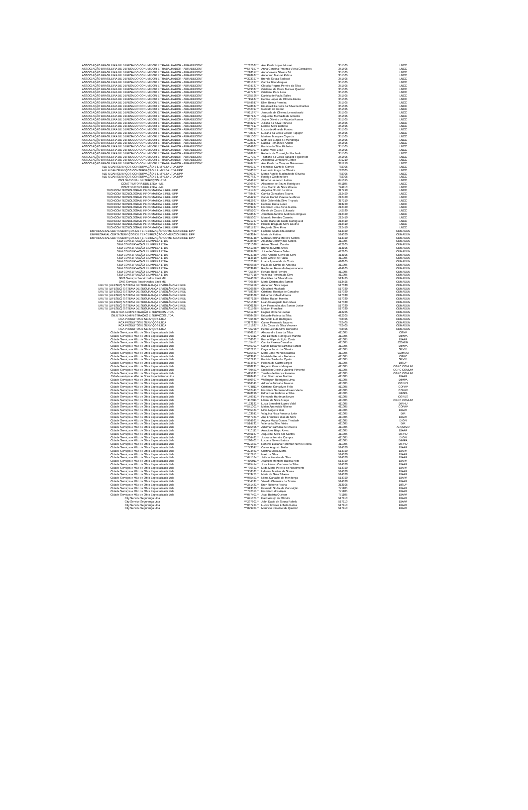| ASSOCIAÇÃO BRASILEIRA DE DEFESA DO CONUMIDOR E TRABALHADOR - ABRADECONT | ***732367** | Ana Paula Lopes Mussel | 351505 | LNCC |
| ASSOCIAÇÃO BRASILEIRA DE DEFESA DO CONUMIDOR E TRABALHADOR - ABRADECONT | ***557157** | Anna Carolina Pimenta Vieira Goncalves | 351505 | LNCC |
| ASSOCIAÇÃO BRASILEIRA DE DEFESA DO CONUMIDOR E TRABALHADOR - ABRADECONT | ***218617** | Anna Valeria Silveira Sá | 351505 | LNCC |
| ASSOCIAÇÃO BRASILEIRA DE DEFESA DO CONUMIDOR E TRABALHADOR - ABRADECONT | ***028267** | Anderson Manoel Palma | 351505 | LNCC |
| ASSOCIAÇÃO BRASILEIRA DE DEFESA DO CONUMIDOR E TRABALHADOR - ABRADECONT | ***323327** | Brenda Souza Sadocci | 351505 | LNCC |
| ASSOCIAÇÃO BRASILEIRA DE DEFESA DO CONUMIDOR E TRABALHADOR - ABRADECONT | ***881327** | Camila Tilio Marques | 351505 | LNCC |
| ASSOCIAÇÃO BRASILEIRA DE DEFESA DO CONUMIDOR E TRABALHADOR - ABRADECONT | ***494737** | Claudia Regina Pereira da Silva | 351505 | LNCC |
| ASSOCIAÇÃO BRASILEIRA DE DEFESA DO CONUMIDOR E TRABALHADOR - ABRADECONT | ***589087** | Cristiana da Costa Moraes Queiroz | 351505 | LNCC |
| ASSOCIAÇÃO BRASILEIRA DE DEFESA DO CONUMIDOR E TRABALHADOR - ABRADECONT | ***497737** | Cristiane Pace Lara | 351505 | LNCC |
| ASSOCIAÇÃO BRASILEIRA DE DEFESA DO CONUMIDOR E TRABALHADOR - ABRADECONT | ***285526** | Daniela de Paula Salles | 351505 | LNCC |
| ASSOCIAÇÃO BRASILEIRA DE DEFESA DO CONUMIDOR E TRABALHADOR - ABRADECONT | ***715187** | Denise Lopes de Oliveira Kienle | 351505 | LNCC |
| ASSOCIAÇÃO BRASILEIRA DE DEFESA DO CONUMIDOR E TRABALHADOR - ABRADECONT | ***544847** | Ellen Bessa Ferreira | 351505 | LNCC |
| ASSOCIAÇÃO BRASILEIRA DE DEFESA DO CONUMIDOR E TRABALHADOR - ABRADECONT | ***598837** | Emanuelli Ferreira da Silva Guimarães | 351505 | LNCC |
| ASSOCIAÇÃO BRASILEIRA DE DEFESA DO CONUMIDOR E TRABALHADOR - ABRADECONT | ***252497** | Geraldo do Carmo | 351505 | LNCC |
| ASSOCIAÇÃO BRASILEIRA DE DEFESA DO CONUMIDOR E TRABALHADOR - ABRADECONT | ***921877** | Janicarla de Oliviera Levandowski | 351505 | LNCC |
| ASSOCIAÇÃO BRASILEIRA DE DEFESA DO CONUMIDOR E TRABALHADOR - ABRADECONT | ***847167** | Jaqueline Mercaldo de Almeida | 351505 | LNCC |
| ASSOCIAÇÃO BRASILEIRA DE DEFESA DO CONUMIDOR E TRABALHADOR - ABRADECONT | ***137507** | Jeane Oliveira de Macedo Ramos | 351505 | LNCC |
| ASSOCIAÇÃO BRASILEIRA DE DEFESA DO CONUMIDOR E TRABALHADOR - ABRADECONT | ***343297** | Juliana da Silva Pinheiro | 351505 | LNCC |
| ASSOCIAÇÃO BRASILEIRA DE DEFESA DO CONUMIDOR E TRABALHADOR - ABRADECONT | ***047817** | Larissa Silva Barbosa | 351505 | LNCC |
| ASSOCIAÇÃO BRASILEIRA DE DEFESA DO CONUMIDOR E TRABALHADOR - ABRADECONT | ***760257** | Lucas de Almeida Fontes | 351505 | LNCC |
| ASSOCIAÇÃO BRASILEIRA DE DEFESA DO CONUMIDOR E TRABALHADOR - ABRADECONT | ***708337** | Luciana da Costa Cossio Tapajoz | 351505 | LNCC |
| ASSOCIAÇÃO BRASILEIRA DE DEFESA DO CONUMIDOR E TRABALHADOR - ABRADECONT | ***071007** | Mariana Marques Capacia | 351505 | LNCC |
| ASSOCIAÇÃO BRASILEIRA DE DEFESA DO CONUMIDOR E TRABALHADOR - ABRADECONT | ***308917** | Matheus Burger de Mendonça | 351505 | LNCC |
| ASSOCIAÇÃO BRASILEIRA DE DEFESA DO CONUMIDOR E TRABALHADOR - ABRADECONT | ***128887** | Natalia Fernandes Aquino | 351505 | LNCC |
| ASSOCIAÇÃO BRASILEIRA DE DEFESA DO CONUMIDOR E TRABALHADOR - ABRADECONT | ***634967** | Patrícia da Silva Pinheiro | 351505 | LNCC |
| ASSOCIAÇÃO BRASILEIRA DE DEFESA DO CONUMIDOR E TRABALHADOR - ABRADECONT | ***065307** | Rafael Valle Leão | 351505 | LNCC |
| ASSOCIAÇÃO BRASILEIRA DE DEFESA DO CONUMIDOR E TRABALHADOR - ABRADECONT | ***528287** | Roberta da Conceição Machado | 351505 | LNCC |
| ASSOCIAÇÃO BRASILEIRA DE DEFESA DO CONUMIDOR E TRABALHADOR - ABRADECONT | ***127757** | Thatiana da Costa Tapajoz Figueiredo | 351505 | LNCC |
| ASSOCIAÇÃO BRASILEIRA DE DEFESA DO CONUMIDOR E TRABALHADOR - ABRADECONT | ***829679** | Alexandra Lehmkuhl Gerber | 391210 | LNCC |
| ASSOCIAÇÃO BRASILEIRA DE DEFESA DO CONUMIDOR E TRABALHADOR - ABRADECONT | ***976727** | Ana Paula de Campos Guimaraes | 391210 | LNCC |
| ALE & DAN SERVIÇOS CONSERVAÇÃO E LIMPEZA LTDA EPP | ***976727** | Francisco Cantelle Gomes | 782305 | LNCC |
| ALE & DAN SERVIÇOS CONSERVAÇÃO E LIMPEZA LTDA EPP | ***548077** | Leonardo Fraga de Oliveira | 782305 | LNCC |
| ALE & DAN SERVIÇOS CONSERVAÇÃO E LIMPEZA LTDA EPP | ***530027** | Marco Aurélio Machado de Oliveira | 782305 | LNCC |
| ALE & DAN SERVIÇOS CONSERVAÇÃO E LIMPEZA LTDA EPP | ***907637** | Rodrigo Cordeiro Iors | 782305 | LNCC |
| CNS NACIONAL DE SERVIÇOS LTDA | ***484817** | Ricardo Lourenco Leitao | 641015 | LNCC |
| CONSTRUTORA EDIL LTDA - ME | ***236667** | Alexandre de Souza Rodrigues | 951105 | LNCC |
| CONSTRUTORA EDIL LTDA - ME | ***347607** | Jose Marcio da Silva Ribeiro | 724110 | LNCC |
| TECHCOM TECNOLOGIA E INFORMATICA EIRELI-EPP | ***191427** | Angelica Onorio de Lima | 317210 | LNCC |
| TECHCOM TECNOLOGIA E INFORMATICA EIRELI-EPP | ***768447** | Camila Goncalves Soares | 212420 | LNCC |
| TECHCOM TECNOLOGIA E INFORMATICA EIRELI-EPP | ***484297** | Carlos Daniel Pereira de Abreu | 212420 | LNCC |
| TECHCOM TECNOLOGIA E INFORMATICA EIRELI-EPP | ***912867** | Eloir Gabriel da Silva Troyack | 317210 | LNCC |
| TECHCOM TECNOLOGIA E INFORMATICA EIRELI-EPP | ***263167** | Fabiana Dutra Bento | 313220 | LNCC |
| TECHCOM TECNOLOGIA E INFORMATICA EIRELI-EPP | ***389937** | Francisco Jose Alves Garcia | 212420 | LNCC |
| TECHCOM TECNOLOGIA E INFORMATICA EIRELI-EPP | ***865207** | Gisele de Castro Zukowski | 142530 | LNCC |
| TECHCOM TECNOLOGIA E INFORMATICA EIRELI-EPP | ***548587** | Jonathan da Silva Matino Rodrigues | 212420 | LNCC |
| TECHCOM TECNOLOGIA E INFORMATICA EIRELI-EPP | ***875307** | Marcelo Mendes Carneiro | 212410 | LNCC |
| TECHCOM TECNOLOGIA E INFORMATICA EIRELI-EPP | ***021727** | Maria Izabel da Costa RodriguesII | 212410 | LNCC |
| TECHCOM TECNOLOGIA E INFORMATICA EIRELI-EPP | ***546437** | Priscila Braga da Silva Coelho | 212410 | LNCC |
| TECHCOM TECNOLOGIA E INFORMATICA EIRELI-EPP | ***831797** | Regio da Silva Pires | 212410 | LNCC |
| EMPRESARIAL CERTA SERVIÇOS DE TERCEIRIZAÇÃO COMERCIO EIRELI EPP | ***807458** | Fabiana Aparecida cardoso | 514320 | CEMADEN |
| EMPRESARIAL CERTA SERVIÇOS DE TERCEIRIZAÇÃO COMERCIO EIRELI EPP | ***443244** | Maria de Fatima | 514320 | CEMADEN |
| EMPRESARIAL CERTA SERVIÇOS DE TERCEIRIZAÇÃO COMERCIO EIRELI EPP | ***043748** | Marcia Cristina Moreira Santos | 514320 | CEMADEN |
| S&M CONSERVAÇÃO E LIMPEZA LTDA | ***398468** | Amanda Cristiny dos Santos | 411005 | CEMADEN |
| S&M CONSERVAÇÃO E LIMPEZA LTDA | ***301088** | Ariane Silverio Camilo | 422105 | CEMADEN |
| S&M CONSERVAÇÃO E LIMPEZA LTDA | ***561038** | Bruno da Motta Alves | 414105 | CEMADEN |
| S&M CONSERVAÇÃO E LIMPEZA LTDA | ***099768** | Joice de Oliveira Seles | 422105 | CEMADEN |
| S&M CONSERVAÇÃO E LIMPEZA LTDA | ***924948** | Jose Adriano Gentil da Silva | 414105 | CEMADEN |
| S&M CONSERVAÇÃO E LIMPEZA LTDA | ***114818** | Laila Cibele de Paula | 411005 | CEMADEN |
| S&M CONSERVAÇÃO E LIMPEZA LTDA | ***202098** | Luana Aparecida da Costa | 410105 | CEMADEN |
| S&M CONSERVAÇÃO E LIMPEZA LTDA | ***836858** | Paula da Cunha de Almeida | 411005 | CEMADEN |
| S&M CONSERVAÇÃO E LIMPEZA LTDA | ***863948** | Raphaael Bernardo Nepomuceno | 414105 | CEMADEN |
| S&M CONSERVAÇÃO E LIMPEZA LTDA | ***705836** | Renata Real Ferreira | 411005 | CEMADEN |
| S&M CONSERVAÇÃO E LIMPEZA LTDA | ***587718** | Vanessa Ferreira da Silva | 411005 | CEMADEN |
| GMS Serviços Terceirizados Eireli ME | ***574678** | Gracildes da Silva Moura | 513425 | CEMADEN |
| GMS Serviços Terceirizados Eireli ME | ***736548** | Maria Cristina dos Santos | 513425 | CEMADEN |
| URUTU (LIFESEC) SISTEMA DE SEGURANÇA E VIGILÂNCIA EIRELI | ***255258** | Anderson Silva Lopes | 517330 | CEMADEN |
| URUTU (LIFESEC) SISTEMA DE SEGURANÇA E VIGILÂNCIA EIRELI | ***526888** | Claudinei Machado | 517330 | CEMADEN |
| URUTU (LIFESEC) SISTEMA DE SEGURANÇA E VIGILÂNCIA EIRELI | ***778338** | Cristiano Rodrigo de Carvalho | 517330 | CEMADEN |
| URUTU (LIFESEC) SISTEMA DE SEGURANÇA E VIGILÂNCIA EIRELI | ***633568** | Eduardo Rafael Moreira | 517330 | CEMADEN |
| URUTU (LIFESEC) SISTEMA DE SEGURANÇA E VIGILÂNCIA EIRELI | ***837128** | Kleber Rafael Moreira | 517330 | CEMADEN |
| URUTU (LIFESEC) SISTEMA DE SEGURANÇA E VIGILÂNCIA EIRELI | ***551638** | Leandro Augusto Goncalves | 517330 | CEMADEN |
| URUTU (LIFESEC) SISTEMA DE SEGURANÇA E VIGILÂNCIA EIRELI | ***900138** | Levi Fernandes dos Santos Junior | 517330 | CEMADEN |
| URUTU (LIFESEC) SISTEMA DE SEGURANÇA E VIGILÂNCIA EIRELI | ***611568** | Maicon Franchini | 517330 | CEMADEN |
| OBJETIVA ADMINISTRAÇÃO E SERVIÇOS LTDA | ***541228** | Fagner Roberto Freitas | 412205 | CEMADEN |
| OBJETIVA ADMINISTRAÇÃO E SERVIÇOS LTDA | ***098428** | Erica de Fatima da Silva | 412205 | CEMADEN |
| RCA PRODUTOS E SERVIÇOS LTDA | ***706568** | Benedito Luiz Rodrigues | 782405 | CEMADEN |
| RCA PRODUTOS E SERVIÇOS LTDA | ***317138** | Carlos Fernando Tavares | 782405 | CEMADEN |
| RCA PRODUTOS E SERVIÇOS LTDA | ***151887** | Julio Cesar da Silva Veronez | 782405 | CEMADEN |
| RCA PRODUTOS E SERVIÇOS LTDA | ***705708** | Pedro Luiz da Silva Roncalho | 782405 | CEMADEN |
| Cidade Serviços e Mão de Obra Especializada Ltda | ***986151** | Alessandra Lima da Silva | 411005 | CGNP |
| Cidade Serviços e Mão de Obra Especializada Ltda | ***579411** | Ana Lizonete Rodrigues Martins | 411005 | DIMPA |
| Cidade Serviços e Mão de Obra Especializada Ltda | ***708661** | Bruno Filipe do Egito Costa | 411005 | DIAPA |
| Cidade Serviços e Mão de Obra Especializada Ltda | ***155451** | Camila Pereira Carvalho | 411005 | COADM |
| Cidade Serviços e Mão de Obra Especializada Ltda | ***666901** | Carlos Eduardo Barbosa Santos | 411005 | DIMPA |
| Cidade Serviços e Mão de Obra Especializada Ltda | ***807171** | Dayane Jacob de Oliveira | 411005 | SEVID |
| Cidade Serviços e Mão de Obra Especializada Ltda | ***575651** | Maria Jose Mendes Batista | 411005 | COMUM |
| Cidade Serviços e Mão de Obra Especializada Ltda | ***633241** | Maristela Ferreira Medeiros | 411005 | CGPC |
| Cidade Serviços e Mão de Obra Especializada Ltda | ***507991** | Patricia Saldanha Cpatio | 411005 | SEVID |
| Cidade Serviços e Mão de Obra Especializada Ltda | ***474661** | Poliana de CastroBorges | 411005 | DISUP |
| Cidade Serviços e Mão de Obra Especializada Ltda | ***888231** | Rogerio Ramos Marques | 411005 | CGPC COMUM |
| Cidade Serviços e Mão de Obra Especializada Ltda | ***789451** | Suelellen Cristina Queiroz Pimentel | 411005 | CGPC COMUM |
| Cidade Serviços e Mão de Obra Especializada Ltda | ***415831** | Tamiles de França Ferreira | 411005 | CGPC COMUM |
| Cidade serviços e Mão de Obra Especializada Ltda | ***828741** | Joao Vitor Lopes Martins | 411005 | DIAPA |
| Cidade Serviços e Mão de Obra Especializada Ltda | ***440697** | Wellington Rodrigues Lima | 411005 | DIMPA |
| Cidade Serviços e Mão de Obra Especializada Ltda | ***936541** | Adreana Andrade Tavares | 411005 | CODES |
| Cidade Serviços e Mão de Obra Especializada Ltda | ***774811** | Cristiane Gonçalves Felix | 411005 | COPAV |
| Cidade Serviços e Mão de Obra Especializada Ltda | ***582441** | Francisca Saonara Moraes Vieria | 411005 | COPAV |
| Cidade Serviços e Mão de Obra Especializada Ltda | ***878896** | Edna Dias Barbosa e Silva | 411005 | DIMPA |
| Cidade Serviços e Mão de Obra Especializada Ltda | ***149941** | Fernanda Hardman Neves | 411005 | CORES |
| Cidade Serviços e Mão de Obra Especializada Ltda | ***417311** | Liliane da Silva Araujo | 411005 | CGPC COMUM |
| Cidade Serviços e Mão de Obra Especializada Ltda | ***123131** | Lucia Benedetti Lopes Vidal | 411005 | DIRHU |
| Cidade Serviços e Mão de Obra Especializada Ltda | ***541001** | Mirian Aparecida Ribeiro | 411005 | COPAV |
| Cidade Serviços e Mão de Obra Especializada Ltda | ***955461** | Nilva Nogeira Dias | 411005 | DIAPA |
| Cidade Serviços e Mão de Obra Especializada Ltda | ***103841** | Valquiria Nisia Fonseca Leite | 411005 | DIR |
| Cidade Serviços e Mão de Obra Especializada Ltda | ***967961** | Ana Francisca Dias da Silva | 411005 | DIAPA |
| Cidade Serviços e Mão de Obra Especializada Ltda | ***984861** | Angela Maria Gomes Trindade | 411005 | DIOFI |
| Cidade Serviços e Mão de Obra Especializada Ltda | ***514731** | Valeria da Silva Vieira | 411005 | DIR |
| Cidade Serviços e Mão de Obra Especializada Ltda | ***375605** | Adiomar Barbosa de Oliveira | 411005 | ARQUIVO |
| Cidade Serviços e Mão de Obra Especializada Ltda | ***410111** | Anaclides Bispo Alves | 411005 | DIAPA |
| Cidade Serviços e Mão de Obra Especializada Ltda | ***246167** | Jaqueline Silva dos Santos | 411005 | DIRHU |
| Cidade Serviços e Mão de Obra Especializada Ltda | ***804481** | Joseana Ferreira Campos | 411005 | DIOFI |
| Cidade Serviços e Mão de Obra Especializada Ltda | ***290401** | Luciana Neves Batista | 411005 | DIMPA |
| Cidade Serviços e Mão de Obra Especializada Ltda | ***821851** | Roberta Luciana Hardman Neves Rocha | 411005 | DIRHU |
| Cidade Serviços e Mão de Obra Especializada Ltda | ***773647** | Carlos Augusto Mello | 514320 | DIAPA |
| Cidade Serviços e Mão de Obra Especializada Ltda | ***324461** | Cristina Maria Mafra | 514320 | DIAPA |
| Cidade Serviços e Mão de Obra Especializada Ltda | ***957951** | Izael da Silva | 514320 | DIAPA |
| Cidade Serviços e Mão de Obra Especializada Ltda | ***641524** | Jailson Ferreira da Silva | 514320 | DIAPA |
| Cidade Serviços e Mão de Obra Especializada Ltda | ***809011** | Joaquim Monteiro Batista Neto | 514320 | DIAPA |
| Cidade Serviços e Mão de Obra Especializada Ltda | ***995414** | Jose Afonso Cardoso da Silva | 514320 | DIAPA |
| Cidade Serviços e Mão de Obra Especializada Ltda | ***736621** | Leda Maria Pereira do Nascimento | 514320 | DIAPA |
| Cidade Serviços e Mão de Obra Especializada Ltda | ***358581** | Lidomar Martins de Sousa | 514320 | DIAPA |
| Cidade Serviços e Mão de Obra Especializada Ltda | ***353771** | Maria da Guia Silveira | 514320 | DIAPA |
| Cidade Serviços e Mão de Obra Especializada Ltda | ***955451** | Nilma Carvalho de Mendonça | 514320 | DIAPA |
| Cidade Serviços e Mão de Obra Especializada Ltda | ***354531** | Vivaldo Clemente de Souza | 514320 | DIAPA |
| Cidade Serviços e Mão de Obra Especializada Ltda | ***251431** | Eron Roberto Rocha | 313105 | DISUP |
| Cidade Serviços e Mão de Obra Especializada Ltda | ***913525** | Everaldo Sodre da Conceição | 771105 | DIAPA |
| Cidade Serviços e Mão de Obra Especializada Ltda | ***742551** | Francisco dos Anjos | 771105 | DIAPA |
| Cidade Serviços e Mão de Obra Especializada Ltda | ***057401** | Joao Batista Queiroz | 771105 | DIAPA |
| City Service Segurança Ltda | ***691071** | Dalci Araujo de Oliveira | 517110 | DIAPA |
| City Service Segurança Ltda | ***237801** | John David de Sousa Rabelo | 517110 | DIAPA |
| City Service Segurança Ltda | ***057221** | Lucas Tavares Lobato Gama | 517110 | DIAPA |
| City Service Segurança Ltda | ***879901** | Mauricio Pimentel de Queiroz | 517110 | DIAPA |